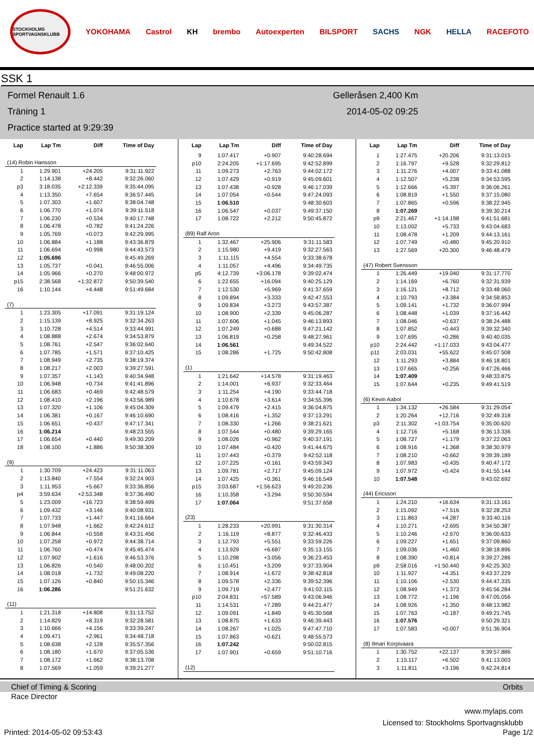STOCKHOLMS SPORTVAGNSKLUBB
YOKOHAMA Castrol KH brembo Autoexperten BILSPORT SACHS NGK HELLA RACEFOTO
SSK 1
Formel Renault 1.6
Träning 1
Practice started at 9:29:39
Gelleråsen 2,400 Km
2014-05-02 09:25
| Lap | Lap Tm | Diff | Time of Day |
| --- | --- | --- | --- |
| (14) Robin Hansson | | | |
| 1 | 1:29.901 | +24.205 | 9:31:11.922 |
| 2 | 1:14.138 | +8.442 | 9:32:26.060 |
| p3 | 3:18.035 | +2:12.339 | 9:35:44.095 |
| 4 | 1:13.350 | +7.654 | 9:36:57.445 |
| 5 | 1:07.303 | +1.607 | 9:38:04.748 |
| 6 | 1:06.770 | +1.074 | 9:39:11.518 |
| 7 | 1:06.230 | +0.534 | 9:40:17.748 |
| 8 | 1:06.478 | +0.782 | 9:41:24.226 |
| 9 | 1:05.769 | +0.073 | 9:42:29.995 |
| 10 | 1:06.884 | +1.188 | 9:43:36.879 |
| 11 | 1:06.694 | +0.998 | 9:44:43.573 |
| 12 | 1:05.696 | | 9:45:49.269 |
| 13 | 1:05.737 | +0.041 | 9:46:55.006 |
| 14 | 1:05.966 | +0.270 | 9:48:00.972 |
| p15 | 2:38.568 | +1:32.872 | 9:50:39.540 |
| 16 | 1:10.144 | +4.448 | 9:51:49.684 |
| (7) | | | |
| 1 | 1:23.305 | +17.091 | 9:31:19.124 |
| 2 | 1:15.139 | +8.925 | 9:32:34.263 |
| 3 | 1:10.728 | +4.514 | 9:33:44.991 |
| 4 | 1:08.888 | +2.674 | 9:34:53.879 |
| 5 | 1:08.761 | +2.547 | 9:36:02.640 |
| 6 | 1:07.785 | +1.571 | 9:37:10.425 |
| 7 | 1:08.949 | +2.735 | 9:38:19.374 |
| 8 | 1:08.217 | +2.003 | 9:39:27.591 |
| 9 | 1:07.357 | +1.143 | 9:40:34.948 |
| 10 | 1:06.948 | +0.734 | 9:41:41.896 |
| 11 | 1:06.683 | +0.469 | 9:42:48.579 |
| 12 | 1:08.410 | +2.196 | 9:43:56.989 |
| 13 | 1:07.320 | +1.106 | 9:45:04.309 |
| 14 | 1:06.381 | +0.167 | 9:46:10.690 |
| 15 | 1:06.651 | +0.437 | 9:47:17.341 |
| 16 | 1:06.214 | | 9:48:23.555 |
| 17 | 1:06.654 | +0.440 | 9:49:30.209 |
| 18 | 1:08.100 | +1.886 | 9:50:38.309 |
| (9) | | | |
| 1 | 1:30.709 | +24.423 | 9:31:11.063 |
| 2 | 1:13.840 | +7.554 | 9:32:24.903 |
| 3 | 1:11.953 | +5.667 | 9:33:36.856 |
| p4 | 3:59.634 | +2:53.348 | 9:37:36.490 |
| 5 | 1:23.009 | +16.723 | 9:38:59.499 |
| 6 | 1:09.432 | +3.146 | 9:40:08.931 |
| 7 | 1:07.733 | +1.447 | 9:41:16.664 |
| 8 | 1:07.948 | +1.662 | 9:42:24.612 |
| 9 | 1:06.844 | +0.558 | 9:43:31.456 |
| 10 | 1:07.258 | +0.972 | 9:44:38.714 |
| 11 | 1:06.760 | +0.474 | 9:45:45.474 |
| 12 | 1:07.902 | +1.616 | 9:46:53.376 |
| 13 | 1:06.826 | +0.540 | 9:48:00.202 |
| 14 | 1:08.018 | +1.732 | 9:49:08.220 |
| 15 | 1:07.126 | +0.840 | 9:50:15.346 |
| 16 | 1:06.286 | | 9:51:21.632 |
| (11) | | | |
| 1 | 1:21.318 | +14.808 | 9:31:13.752 |
| 2 | 1:14.829 | +8.319 | 9:32:28.581 |
| 3 | 1:10.666 | +4.156 | 9:33:39.247 |
| 4 | 1:09.471 | +2.961 | 9:34:48.718 |
| 5 | 1:08.638 | +2.128 | 9:35:57.356 |
| 6 | 1:08.180 | +1.670 | 9:37:05.536 |
| 7 | 1:08.172 | +1.662 | 9:38:13.708 |
| 8 | 1:07.569 | +1.059 | 9:39:21.277 |
| Lap | Lap Tm | Diff | Time of Day |
| --- | --- | --- | --- |
| 9 | 1:07.417 | +0.907 | 9:40:28.694 |
| p10 | 2:24.205 | +1:17.695 | 9:42:52.899 |
| 11 | 1:09.273 | +2.763 | 9:44:02.172 |
| 12 | 1:07.429 | +0.919 | 9:45:09.601 |
| 13 | 1:07.438 | +0.928 | 9:46:17.039 |
| 14 | 1:07.054 | +0.544 | 9:47:24.093 |
| 15 | 1:06.510 | | 9:48:30.603 |
| 16 | 1:06.547 | +0.037 | 9:49:37.150 |
| 17 | 1:08.722 | +2.212 | 9:50:45.872 |
| (89) Ralf Aron | | | |
| 1 | 1:32.467 | +25.906 | 9:31:11.583 |
| 2 | 1:15.980 | +9.419 | 9:32:27.563 |
| 3 | 1:11.115 | +4.554 | 9:33:38.678 |
| 4 | 1:11.057 | +4.496 | 9:34:49.735 |
| p5 | 4:12.739 | +3:06.178 | 9:39:02.474 |
| 6 | 1:22.655 | +16.094 | 9:40:25.129 |
| 7 | 1:12.530 | +5.969 | 9:41:37.659 |
| 8 | 1:09.894 | +3.333 | 9:42:47.553 |
| 9 | 1:09.834 | +3.273 | 9:43:57.387 |
| 10 | 1:08.900 | +2.339 | 9:45:06.287 |
| 11 | 1:07.606 | +1.045 | 9:46:13.893 |
| 12 | 1:07.249 | +0.688 | 9:47:21.142 |
| 13 | 1:06.819 | +0.258 | 9:48:27.961 |
| 14 | 1:06.561 | | 9:49:34.522 |
| 15 | 1:08.286 | +1.725 | 9:50:42.808 |
| (1) | | | |
| 1 | 1:21.642 | +14.578 | 9:31:19.463 |
| 2 | 1:14.001 | +6.937 | 9:32:33.464 |
| 3 | 1:11.254 | +4.190 | 9:33:44.718 |
| 4 | 1:10.678 | +3.614 | 9:34:55.396 |
| 5 | 1:09.479 | +2.415 | 9:36:04.875 |
| 6 | 1:08.416 | +1.352 | 9:37:13.291 |
| 7 | 1:08.330 | +1.266 | 9:38:21.621 |
| 8 | 1:07.544 | +0.480 | 9:39:29.165 |
| 9 | 1:08.026 | +0.962 | 9:40:37.191 |
| 10 | 1:07.484 | +0.420 | 9:41:44.675 |
| 11 | 1:07.443 | +0.379 | 9:42:52.118 |
| 12 | 1:07.225 | +0.161 | 9:43:59.343 |
| 13 | 1:09.781 | +2.717 | 9:45:09.124 |
| 14 | 1:07.425 | +0.361 | 9:46:16.549 |
| p15 | 3:03.687 | +1:56.623 | 9:49:20.236 |
| 16 | 1:10.358 | +3.294 | 9:50:30.594 |
| 17 | 1:07.064 | | 9:51:37.658 |
| (23) | | | |
| 1 | 1:28.233 | +20.991 | 9:31:30.314 |
| 2 | 1:16.119 | +8.877 | 9:32:46.433 |
| 3 | 1:12.793 | +5.551 | 9:33:59.226 |
| 4 | 1:13.929 | +6.687 | 9:35:13.155 |
| 5 | 1:10.298 | +3.056 | 9:36:23.453 |
| 6 | 1:10.451 | +3.209 | 9:37:33.904 |
| 7 | 1:08.914 | +1.672 | 9:38:42.818 |
| 8 | 1:09.578 | +2.336 | 9:39:52.396 |
| 9 | 1:09.719 | +2.477 | 9:41:02.115 |
| p10 | 2:04.831 | +57.589 | 9:43:06.946 |
| 11 | 1:14.531 | +7.289 | 9:44:21.477 |
| 12 | 1:09.091 | +1.849 | 9:45:30.568 |
| 13 | 1:08.875 | +1.633 | 9:46:39.443 |
| 14 | 1:08.267 | +1.025 | 9:47:47.710 |
| 15 | 1:07.863 | +0.621 | 9:48:55.573 |
| 16 | 1:07.242 | | 9:50:02.815 |
| 17 | 1:07.901 | +0.659 | 9:51:10.716 |
| (12) | | | |
| Lap | Lap Tm | Diff | Time of Day |
| --- | --- | --- | --- |
| 1 | 1:27.475 | +20.206 | 9:31:13.015 |
| 2 | 1:16.797 | +9.528 | 9:32:29.812 |
| 3 | 1:11.276 | +4.007 | 9:33:41.088 |
| 4 | 1:12.507 | +5.238 | 9:34:53.595 |
| 5 | 1:12.666 | +5.397 | 9:36:06.261 |
| 6 | 1:08.819 | +1.550 | 9:37:15.080 |
| 7 | 1:07.865 | +0.596 | 9:38:22.945 |
| 8 | 1:07.269 | | 9:39:30.214 |
| p9 | 2:21.467 | +1:14.198 | 9:41:51.681 |
| 10 | 1:13.002 | +5.733 | 9:43:04.683 |
| 11 | 1:08.478 | +1.209 | 9:44:13.161 |
| 12 | 1:07.749 | +0.480 | 9:45:20.910 |
| 13 | 1:27.569 | +20.300 | 9:46:48.479 |
| (47) Robert Svensson | | | |
| 1 | 1:26.449 | +19.040 | 9:31:17.770 |
| 2 | 1:14.169 | +6.760 | 9:32:31.939 |
| 3 | 1:16.121 | +8.712 | 9:33:48.060 |
| 4 | 1:10.793 | +3.384 | 9:34:58.853 |
| 5 | 1:09.141 | +1.732 | 9:36:07.994 |
| 6 | 1:08.448 | +1.039 | 9:37:16.442 |
| 7 | 1:08.046 | +0.637 | 9:38:24.488 |
| 8 | 1:07.852 | +0.443 | 9:39:32.340 |
| 9 | 1:07.695 | +0.286 | 9:40:40.035 |
| p10 | 2:24.442 | +1:17.033 | 9:43:04.477 |
| p11 | 2:03.031 | +55.622 | 9:45:07.508 |
| 12 | 1:11.293 | +3.884 | 9:46:18.801 |
| 13 | 1:07.665 | +0.256 | 9:47:26.466 |
| 14 | 1:07.409 | | 9:48:33.875 |
| 15 | 1:07.644 | +0.235 | 9:49:41.519 |
| (6) Kevin Aabol | | | |
| 1 | 1:34.132 | +26.584 | 9:31:29.054 |
| 2 | 1:20.264 | +12.716 | 9:32:49.318 |
| p3 | 2:11.302 | +1:03.754 | 9:35:00.620 |
| 4 | 1:12.716 | +5.168 | 9:36:13.336 |
| 5 | 1:08.727 | +1.179 | 9:37:22.063 |
| 6 | 1:08.916 | +1.368 | 9:38:30.979 |
| 7 | 1:08.210 | +0.662 | 9:39:39.189 |
| 8 | 1:07.983 | +0.435 | 9:40:47.172 |
| 9 | 1:07.972 | +0.424 | 9:41:55.144 |
| 10 | 1:07.548 | | 9:43:02.692 |
| (44) Ericsson | | | |
| 1 | 1:24.210 | +16.634 | 9:31:13.161 |
| 2 | 1:15.092 | +7.516 | 9:32:28.253 |
| 3 | 1:11.863 | +4.287 | 9:33:40.116 |
| 4 | 1:10.271 | +2.695 | 9:34:50.387 |
| 5 | 1:10.246 | +2.670 | 9:36:00.633 |
| 6 | 1:09.227 | +1.651 | 9:37:09.860 |
| 7 | 1:09.036 | +1.460 | 9:38:18.896 |
| 8 | 1:08.390 | +0.814 | 9:39:27.286 |
| p9 | 2:58.016 | +1:50.440 | 9:42:25.302 |
| 10 | 1:11.927 | +4.351 | 9:43:37.229 |
| 11 | 1:10.106 | +2.530 | 9:44:47.335 |
| 12 | 1:08.949 | +1.373 | 9:45:56.284 |
| 13 | 1:08.772 | +1.196 | 9:47:05.056 |
| 14 | 1:08.926 | +1.350 | 9:48:13.982 |
| 15 | 1:07.763 | +0.187 | 9:49:21.745 |
| 16 | 1:07.576 | | 9:50:29.321 |
| 17 | 1:07.583 | +0.007 | 9:51:36.904 |
| (8) Ilmari Korpivaara | | | |
| 1 | 1:30.752 | +22.137 | 9:39:57.886 |
| 2 | 1:15.117 | +6.502 | 9:41:13.003 |
| 3 | 1:11.811 | +3.196 | 9:42:24.814 |
Chief of Timing & Scoring Orbits
Race Director
www.mylaps.com
Licensed to: Stockholms Sportvagnsklubb
Printed: 2014-05-02 09:53:43 Page 1/2